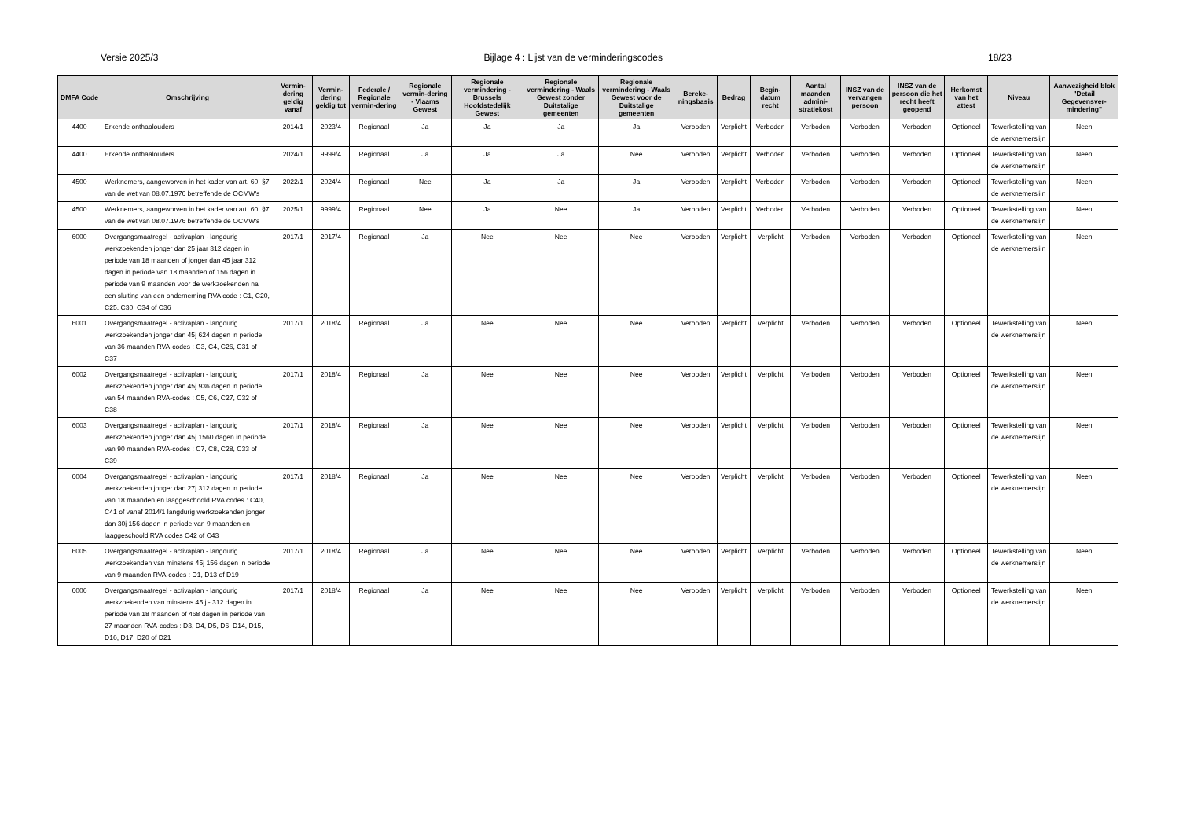Versie 2025/3 Bijlage 4 : Lijst van de verminderingscodes 18/23
| DMFA Code | Omschrijving | Vermin-dering geldig vanaf | Vermin-dering geldig tot | Federale / Regionale vermin-dering | Regionale vermin-dering - Vlaams Gewest | Regionale vermindering - Brussels Hoofdstedelijk Gewest | Regionale vermindering - Waals Gewest zonder Duitstalige gemeenten | Regionale vermindering - Waals Gewest voor de Duitstalige gemeenten | Bereke-ningsbasis | Bedrag | Begin-datum recht | Aantal maanden admini-stratiekost | INSZ van de vervangen persoon | INSZ van de persoon die het recht heeft geopend | Herkomst van het attest | Niveau | Aanwezigheid blok "Detail Gegevensver-mindering" |
| --- | --- | --- | --- | --- | --- | --- | --- | --- | --- | --- | --- | --- | --- | --- | --- | --- | --- |
| 4400 | Erkende onthaalouders | 2014/1 | 2023/4 | Regionaal | Ja | Ja | Ja | Ja | Verboden | Verplicht | Verboden | Verboden | Verboden | Verboden | Optioneel | Tewerkstelling van de werknemerslijn | Neen |
| 4400 | Erkende onthaalouders | 2024/1 | 9999/4 | Regionaal | Ja | Ja | Ja | Nee | Verboden | Verplicht | Verboden | Verboden | Verboden | Verboden | Optioneel | Tewerkstelling van de werknemerslijn | Neen |
| 4500 | Werknemers, aangeworven in het kader van art. 60, §7 van de wet van 08.07.1976 betreffende de OCMW's | 2022/1 | 2024/4 | Regionaal | Nee | Ja | Ja | Ja | Verboden | Verplicht | Verboden | Verboden | Verboden | Verboden | Optioneel | Tewerkstelling van de werknemerslijn | Neen |
| 4500 | Werknemers, aangeworven in het kader van art. 60, §7 van de wet van 08.07.1976 betreffende de OCMW's | 2025/1 | 9999/4 | Regionaal | Nee | Ja | Nee | Ja | Verboden | Verplicht | Verboden | Verboden | Verboden | Verboden | Optioneel | Tewerkstelling van de werknemerslijn | Neen |
| 6000 | Overgangsmaatregel - activaplan - langdurig werkzoekenden jonger dan 25 jaar 312 dagen in periode van 18 maanden of jonger dan 45 jaar 312 dagen in periode van 18 maanden of 156 dagen in periode van 9 maanden voor de werkzoekenden na een sluiting van een onderneming RVA code : C1, C20, C25, C30, C34 of C36 | 2017/1 | 2017/4 | Regionaal | Ja | Nee | Nee | Nee | Verboden | Verplicht | Verplicht | Verboden | Verboden | Verboden | Optioneel | Tewerkstelling van de werknemerslijn | Neen |
| 6001 | Overgangsmaatregel - activaplan - langdurig werkzoekenden jonger dan 45j 624 dagen in periode van 36 maanden RVA-codes : C3, C4, C26, C31 of C37 | 2017/1 | 2018/4 | Regionaal | Ja | Nee | Nee | Nee | Verboden | Verplicht | Verplicht | Verboden | Verboden | Verboden | Optioneel | Tewerkstelling van de werknemerslijn | Neen |
| 6002 | Overgangsmaatregel - activaplan - langdurig werkzoekenden jonger dan 45j 936 dagen in periode van 54 maanden RVA-codes : C5, C6, C27, C32 of C38 | 2017/1 | 2018/4 | Regionaal | Ja | Nee | Nee | Nee | Verboden | Verplicht | Verplicht | Verboden | Verboden | Verboden | Optioneel | Tewerkstelling van de werknemerslijn | Neen |
| 6003 | Overgangsmaatregel - activaplan - langdurig werkzoekenden jonger dan 45j 1560 dagen in periode van 90 maanden RVA-codes : C7, C8, C28, C33 of C39 | 2017/1 | 2018/4 | Regionaal | Ja | Nee | Nee | Nee | Verboden | Verplicht | Verplicht | Verboden | Verboden | Verboden | Optioneel | Tewerkstelling van de werknemerslijn | Neen |
| 6004 | Overgangsmaatregel - activaplan - langdurig werkzoekenden jonger dan 27j 312 dagen in periode van 18 maanden en laaggeschoold RVA codes : C40, C41 of vanaf 2014/1 langdurig werkzoekenden jonger dan 30j 156 dagen in periode van 9 maanden en laaggeschoold RVA codes C42 of C43 | 2017/1 | 2018/4 | Regionaal | Ja | Nee | Nee | Nee | Verboden | Verplicht | Verplicht | Verboden | Verboden | Verboden | Optioneel | Tewerkstelling van de werknemerslijn | Neen |
| 6005 | Overgangsmaatregel - activaplan - langdurig werkzoekenden van minstens 45j 156 dagen in periode van 9 maanden RVA-codes : D1, D13 of D19 | 2017/1 | 2018/4 | Regionaal | Ja | Nee | Nee | Nee | Verboden | Verplicht | Verplicht | Verboden | Verboden | Verboden | Optioneel | Tewerkstelling van de werknemerslijn | Neen |
| 6006 | Overgangsmaatregel - activaplan - langdurig werkzoekenden van minstens 45 j - 312 dagen in periode van 18 maanden of 468 dagen in periode van 27 maanden RVA-codes : D3, D4, D5, D6, D14, D15, D16, D17, D20 of D21 | 2017/1 | 2018/4 | Regionaal | Ja | Nee | Nee | Nee | Verboden | Verplicht | Verplicht | Verboden | Verboden | Verboden | Optioneel | Tewerkstelling van de werknemerslijn | Neen |